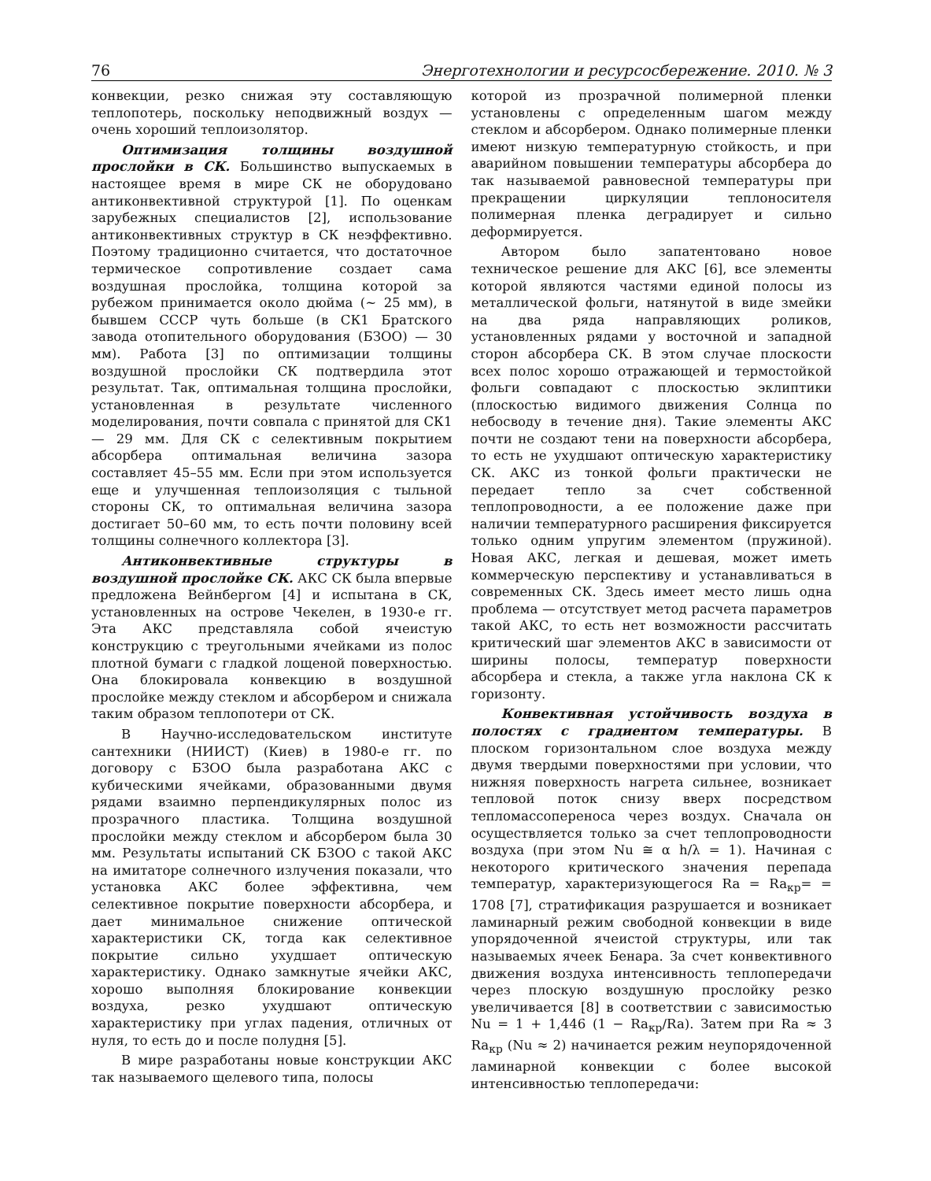76 Энерготехнологии и ресурсосбережение. 2010. № 3
конвекции, резко снижая эту составляющую теплопотерь, поскольку неподвижный воздух — очень хороший теплоизолятор.
Оптимизация толщины воздушной прослойки в СК. Большинство выпускаемых в настоящее время в мире СК не оборудовано антиконвективной структурой [1]. По оценкам зарубежных специалистов [2], использование антиконвективных структур в СК неэффективно. Поэтому традиционно считается, что достаточное термическое сопротивление создает сама воздушная прослойка, толщина которой за рубежом принимается около дюйма (~ 25 мм), в бывшем СССР чуть больше (в СК1 Братского завода отопительного оборудования (БЗОО) — 30 мм). Работа [3] по оптимизации толщины воздушной прослойки СК подтвердила этот результат. Так, оптимальная толщина прослойки, установленная в результате численного моделирования, почти совпала с принятой для СК1 — 29 мм. Для СК с селективным покрытием абсорбера оптимальная величина зазора составляет 45–55 мм. Если при этом используется еще и улучшенная теплоизоляция с тыльной стороны СК, то оптимальная величина зазора достигает 50–60 мм, то есть почти половину всей толщины солнечного коллектора [3].
Антиконвективные структуры в воздушной прослойке СК. АКС СК была впервые предложена Вейнбергом [4] и испытана в СК, установленных на острове Чекелен, в 1930-е гг. Эта АКС представляла собой ячеистую конструкцию с треугольными ячейками из полос плотной бумаги с гладкой лощеной поверхностью. Она блокировала конвекцию в воздушной прослойке между стеклом и абсорбером и снижала таким образом теплопотери от СК.
В Научно-исследовательском институте сантехники (НИИСТ) (Киев) в 1980-е гг. по договору с БЗОО была разработана АКС с кубическими ячейками, образованными двумя рядами взаимно перпендикулярных полос из прозрачного пластика. Толщина воздушной прослойки между стеклом и абсорбером была 30 мм. Результаты испытаний СК БЗОО с такой АКС на имитаторе солнечного излучения показали, что установка АКС более эффективна, чем селективное покрытие поверхности абсорбера, и дает минимальное снижение оптической характеристики СК, тогда как селективное покрытие сильно ухудшает оптическую характеристику. Однако замкнутые ячейки АКС, хорошо выполняя блокирование конвекции воздуха, резко ухудшают оптическую характеристику при углах падения, отличных от нуля, то есть до и после полудня [5].
В мире разработаны новые конструкции АКС так называемого щелевого типа, полосы
которой из прозрачной полимерной пленки установлены с определенным шагом между стеклом и абсорбером. Однако полимерные пленки имеют низкую температурную стойкость, и при аварийном повышении температуры абсорбера до так называемой равновесной температуры при прекращении циркуляции теплоносителя полимерная пленка деградирует и сильно деформируется.
Автором было запатентовано новое техническое решение для АКС [6], все элементы которой являются частями единой полосы из металлической фольги, натянутой в виде змейки на два ряда направляющих роликов, установленных рядами у восточной и западной сторон абсорбера СК. В этом случае плоскости всех полос хорошо отражающей и термостойкой фольги совпадают с плоскостью эклиптики (плоскостью видимого движения Солнца по небосводу в течение дня). Такие элементы АКС почти не создают тени на поверхности абсорбера, то есть не ухудшают оптическую характеристику СК. АКС из тонкой фольги практически не передает тепло за счет собственной теплопроводности, а ее положение даже при наличии температурного расширения фиксируется только одним упругим элементом (пружиной). Новая АКС, легкая и дешевая, может иметь коммерческую перспективу и устанавливаться в современных СК. Здесь имеет место лишь одна проблема — отсутствует метод расчета параметров такой АКС, то есть нет возможности рассчитать критический шаг элементов АКС в зависимости от ширины полосы, температур поверхности абсорбера и стекла, а также угла наклона СК к горизонту.
Конвективная устойчивость воздуха в полостях с градиентом температуры. В плоском горизонтальном слое воздуха между двумя твердыми поверхностями при условии, что нижняя поверхность нагрета сильнее, возникает тепловой поток снизу вверх посредством тепломассопереноса через воздух. Сначала он осуществляется только за счет теплопроводности воздуха (при этом Nu ≅ α h/λ = 1). Начиная с некоторого критического значения перепада температур, характеризующегося Ra = Ra<sub>кр</sub>= = 1708 [7], стратификация разрушается и возникает ламинарный режим свободной конвекции в виде упорядоченной ячеистой структуры, или так называемых ячеек Бенара. За счет конвективного движения воздуха интенсивность теплопередачи через плоскую воздушную прослойку резко увеличивается [8] в соответствии с зависимостью Nu = 1 + 1,446 (1 − Ra<sub>кр</sub>/Ra). Затем при Ra ≈ 3 Ra<sub>кр</sub> (Nu ≈ 2) начинается режим неупорядоченной ламинарной конвекции с более высокой интенсивностью теплопередачи: